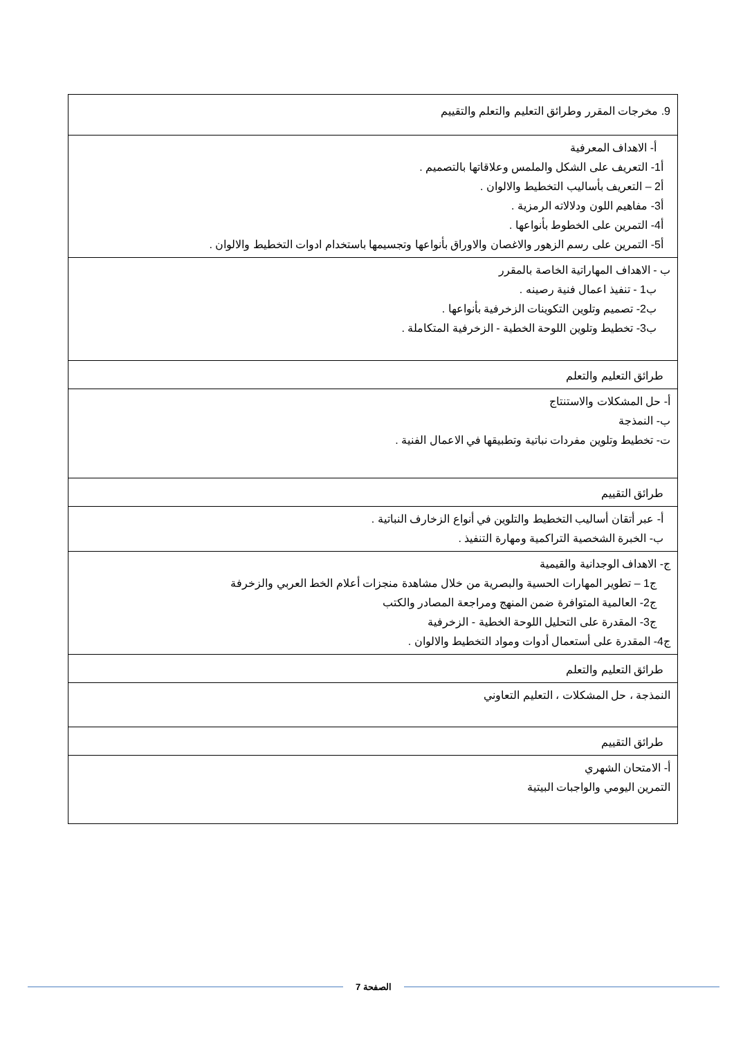| 9. مخرجات المقرر وطرائق التعليم والتعلم والتقييم |
| أ- الاهداف المعرفية أ1- التعريف على الشكل والملمس وعلاقاتها بالتصميم . أ2 – التعريف بأساليب التخطيط والالوان . أ3- مفاهيم اللون ودلالاته الرمزية . أ4- التمرين على الخطوط بأنواعها . أ5- التمرين على رسم الزهور والاغصان والاوراق بأنواعها وتجسيمها باستخدام ادوات التخطيط والالوان . |
| ب - الاهداف المهاراتية الخاصة بالمقرر ب1 - تنفيذ اعمال فنية رصينه . ب2- تصميم وتلوين التكوينات الزخرفية بأنواعها . ب3- تخطيط وتلوين اللوحة الخطية - الزخرفية المتكاملة . |
| طرائق التعليم والتعلم |
| أ- حل المشكلات والاستنتاج ب- النمذجة ت- تخطيط وتلوين مفردات نباتية وتطبيقها في الاعمال الفنية . |
| طرائق التقييم |
| أ- عبر أتقان أساليب التخطيط والتلوين في أنواع الزخارف النباتية . ب- الخبرة الشخصية التراكمية ومهارة التنفيذ . |
| ج- الاهداف الوجدانية والقيمية ج1 – تطوير المهارات الحسية والبصرية من خلال مشاهدة منجزات أعلام الخط العربي والزخرفة ج2- العالمية المتوافرة ضمن المنهج ومراجعة المصادر والكتب ج3- المقدرة على التحليل اللوحة الخطية - الزخرفية ج4- المقدرة على أستعمال أدوات ومواد التخطيط والالوان . |
| طرائق التعليم والتعلم |
| النمذجة ، حل المشكلات ، التعليم التعاوني |
| طرائق التقييم |
| أ- الامتحان الشهري التمرين اليومي والواجبات البيتية |
الصفحة 7